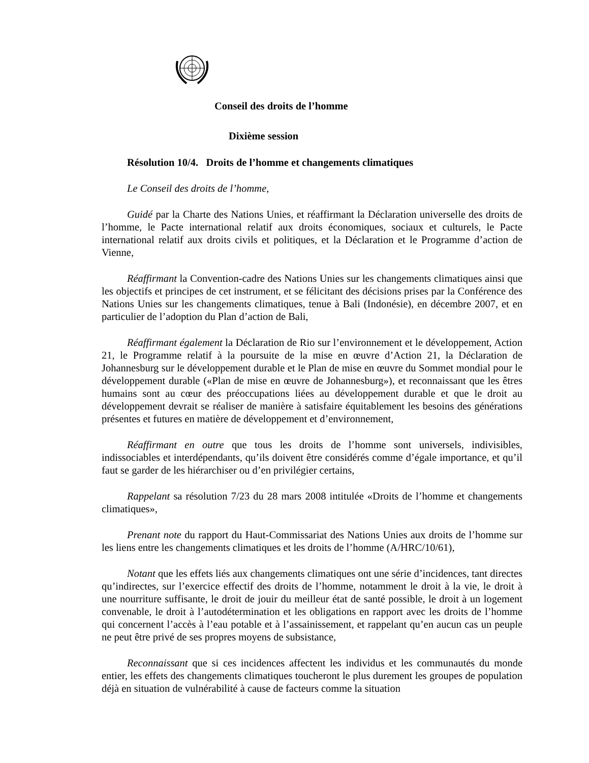Conseil des droits de l’homme
Dixième session
Résolution 10/4. Droits de l’homme et changements climatiques
Le Conseil des droits de l’homme,
Guidé par la Charte des Nations Unies, et réaffirmant la Déclaration universelle des droits de l’homme, le Pacte international relatif aux droits économiques, sociaux et culturels, le Pacte international relatif aux droits civils et politiques, et la Déclaration et le Programme d’action de Vienne,
Réaffirmant la Convention-cadre des Nations Unies sur les changements climatiques ainsi que les objectifs et principes de cet instrument, et se félicitant des décisions prises par la Conférence des Nations Unies sur les changements climatiques, tenue à Bali (Indonésie), en décembre 2007, et en particulier de l’adoption du Plan d’action de Bali,
Réaffirmant également la Déclaration de Rio sur l’environnement et le développement, Action 21, le Programme relatif à la poursuite de la mise en œuvre d’Action 21, la Déclaration de Johannesburg sur le développement durable et le Plan de mise en œuvre du Sommet mondial pour le développement durable («Plan de mise en œuvre de Johannesburg»), et reconnaissant que les êtres humains sont au cœur des préoccupations liées au développement durable et que le droit au développement devrait se réaliser de manière à satisfaire équitablement les besoins des générations présentes et futures en matière de développement et d’environnement,
Réaffirmant en outre que tous les droits de l’homme sont universels, indivisibles, indissociables et interdépendants, qu’ils doivent être considérés comme d’égale importance, et qu’il faut se garder de les hiérarchiser ou d’en privilégier certains,
Rappelant sa résolution 7/23 du 28 mars 2008 intitulée «Droits de l’homme et changements climatiques»,
Prenant note du rapport du Haut-Commissariat des Nations Unies aux droits de l’homme sur les liens entre les changements climatiques et les droits de l’homme (A/HRC/10/61),
Notant que les effets liés aux changements climatiques ont une série d’incidences, tant directes qu’indirectes, sur l’exercice effectif des droits de l’homme, notamment le droit à la vie, le droit à une nourriture suffisante, le droit de jouir du meilleur état de santé possible, le droit à un logement convenable, le droit à l’autodétermination et les obligations en rapport avec les droits de l’homme qui concernent l’accès à l’eau potable et à l’assainissement, et rappelant qu’en aucun cas un peuple ne peut être privé de ses propres moyens de subsistance,
Reconnaissant que si ces incidences affectent les individus et les communautés du monde entier, les effets des changements climatiques toucheront le plus durement les groupes de population déjà en situation de vulnérabilité à cause de facteurs comme la situation